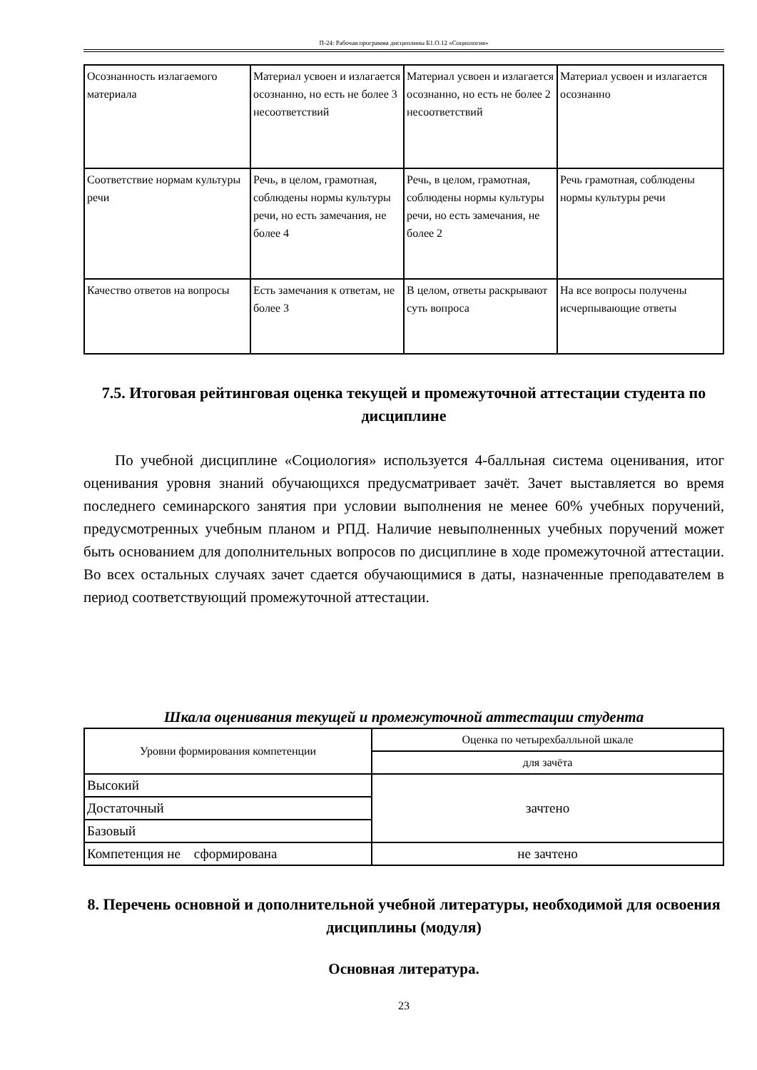П-24: Рабочая программа дисциплины Б1.О.12 «Социология»
| Осознанность излагаемого материала | Материал усвоен и излагается осознанно, но есть не более 3 несоответствий | Материал усвоен и излагается осознанно, но есть не более 2 несоответствий | Материал усвоен и излагается осознанно |
| Соответствие нормам культуры речи | Речь, в целом, грамотная, соблюдены нормы культуры речи, но есть замечания, не более 4 | Речь, в целом, грамотная, соблюдены нормы культуры речи, но есть замечания, не более 2 | Речь грамотная, соблюдены нормы культуры речи |
| Качество ответов на вопросы | Есть замечания к ответам, не более 3 | В целом, ответы раскрывают суть вопроса | На все вопросы получены исчерпывающие ответы |
7.5. Итоговая рейтинговая оценка текущей и промежуточной аттестации студента по дисциплине
По учебной дисциплине «Социология» используется 4-балльная система оценивания, итог оценивания уровня знаний обучающихся предусматривает зачёт. Зачет выставляется во время последнего семинарского занятия при условии выполнения не менее 60% учебных поручений, предусмотренных учебным планом и РПД. Наличие невыполненных учебных поручений может быть основанием для дополнительных вопросов по дисциплине в ходе промежуточной аттестации. Во всех остальных случаях зачет сдается обучающимися в даты, назначенные преподавателем в период соответствующий промежуточной аттестации.
Шкала оценивания текущей и промежуточной аттестации студента
| Уровни формирования компетенции | Оценка по четырехбалльной шкале |
| | для зачёта |
| Высокий | зачтено |
| Достаточный | |
| Базовый | |
| Компетенция не сформирована | не зачтено |
8. Перечень основной и дополнительной учебной литературы, необходимой для освоения дисциплины (модуля)
Основная литература.
23